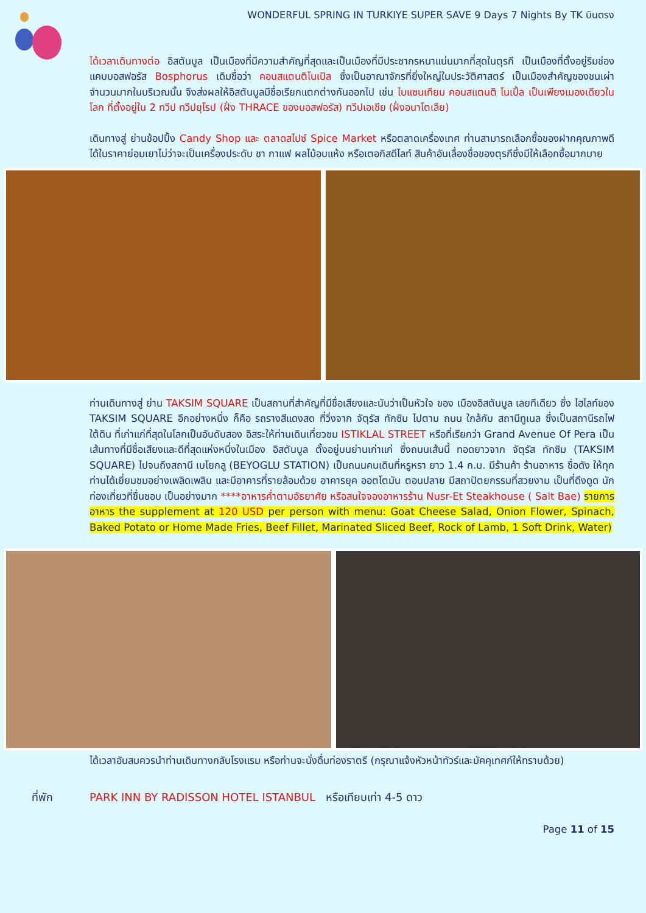WONDERFUL SPRING IN TURKIYE SUPER SAVE 9 Days 7 Nights By TK บินตรง
ได้เวลาเดินทางต่อ อิสตันบูล เป็นเมืองที่มีความสำคัญที่สุดและเป็นเมืองที่มีประชากรหนาแน่นมากที่สุดในตุรกี เป็นเมืองที่ตั้งอยู่ริมช่องแคบบอสฟอรัส Bosphorus เดิมชื่อว่า คอนสแตนติโนเปิล ซึ่งเป็นอาณาจักรที่ยิ่งใหญ่ในประวัติศาสตร์ เป็นเมืองสำคัญของชนเผ่าจำนวนมากในบริเวณนั้น จึงส่งผลให้อิสตันบูลมีชื่อเรียกแตกต่างกันออกไป เช่น ไบแซนเทียม คอนสแตนติ โนเปิ้ล เป็นเพียงเมองเดียวในโลก ที่ตั้งอยู่ใน 2 ทวีป ทวีปยุโรป (ฝั่ง THRACE ของบอสฟอรัส) ทวีปเอเชีย (ฝั่งอนาโตเลีย)
เดินทางสู่ ย่านช้อปปิ้ง Candy Shop และ ตลาดสไปซ์ Spice Market หรือตลาดเครื่องเทศ ท่านสามารถเลือกซื้อของฝากคุณภาพดีได้ในราคาย่อมเยาไม่ว่าจะเป็นเครื่องประดับ ชา กาแฟ ผลไม้อบแห้ง หรือเตอกิสดีไลท์ สินค้าอันเลื่องชื่อของตุรกีซึ่งมีให้เลือกซื้อมากมาย
ท่านเดินทางสู่ ย่าน TAKSIM SQUARE เป็นสถานที่สำคัญที่มีชื่อเสียงและนับว่าเป็นหัวใจ ของ เมืองอิสตันบูล เลยทีเดียว ซึ่ง ไฮไลท์ของ TAKSIM SQUARE อีกอย่างหนึ่ง ก็คือ รถรางสีแดงสด ที่วิ่งจาก จัตุรัส ทักซิม ไปตาม ถนน ใกล้กับ สถานีทูเนล ซึ่งเป็นสถานีรถไฟใต้ดิน ที่เก่าแก่ที่สุดในโลกเป็นอันดับสอง อิสระให้ท่านเดินเที่ยวชม ISTIKLAL STREET หรือที่เรียกว่า Grand Avenue Of Pera เป็นเส้นทางที่มีชื่อเสียงและดีที่สุดแห่งหนึ่งในเมือง อิสตันบูล ตั้งอยู่บนย่านเก่าแก่ ซึ่งถนนเส้นนี้ ทอดยาวจาก จัตุรัส ทักซิม (TAKSIM SQUARE) ไปจนถึงสถานี เบโยกลู (BEYOGLU STATION) เป็นถนนคนเดินที่หรูหรา ยาว 1.4 ก.ม. มีร้านค้า ร้านอาหาร ชื่อดัง ให้ทุกท่านได้เยี่ยมชมอย่างเพลิดเพลิน และมีอาคารที่รายล้อมด้วย อาคารยุค ออตโตมัน ตอนปลาย มีสถาปัตยกรรมที่สวยงาม เป็นที่ดึงดูด นักท่องเที่ยวที่ชื่นชอบ เป็นอย่างมาก ****อาหารค่ำตามอัธยาศัย หรือสนใจจองอาหารร้าน Nusr-Et Steakhouse ( Salt Bae) รายการอาหาร the supplement at 120 USD per person with menu: Goat Cheese Salad, Onion Flower, Spinach, Baked Potato or Home Made Fries, Beef Fillet, Marinated Sliced Beef, Rock of Lamb, 1 Soft Drink, Water)
ได้เวลาอันสมควรนำท่านเดินทางกลับโรงแรม หรือท่านจะนั่งดื่มท่องราตรี (กรุณาแจ้งหัวหน้าทัวร์และมัคคุเทศก์ให้ทราบด้วย)
ที่พัก PARK INN BY RADISSON HOTEL ISTANBUL หรือเทียบเท่า 4-5 ดาว
Page 11 of 15